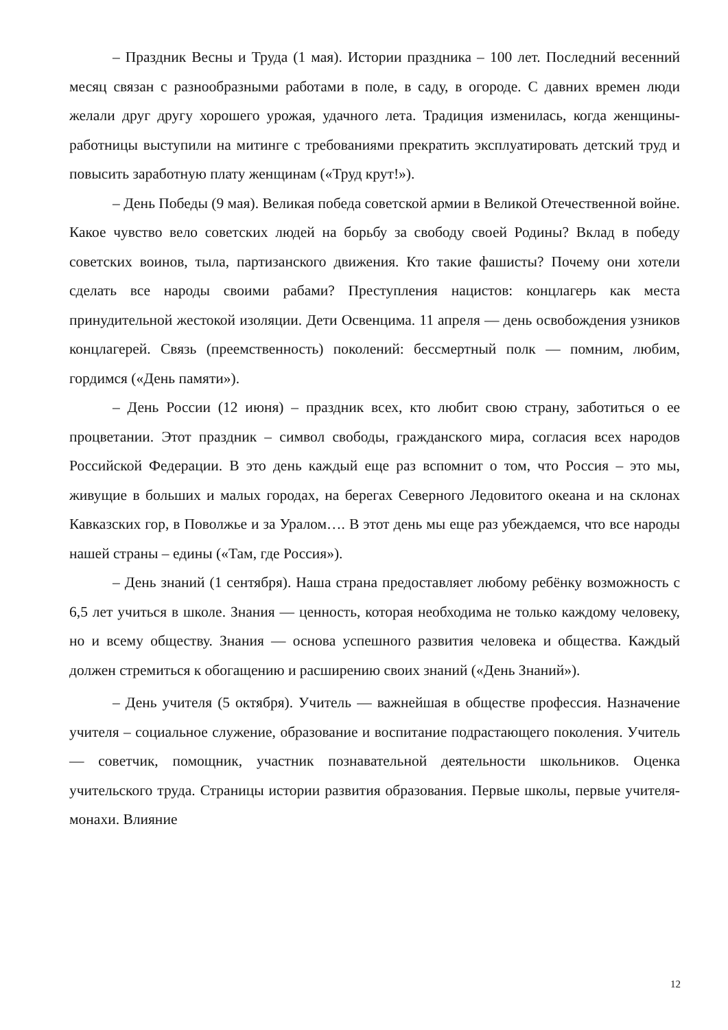– Праздник Весны и Труда (1 мая). Истории праздника – 100 лет. Последний весенний месяц связан с разнообразными работами в поле, в саду, в огороде. С давних времен люди желали друг другу хорошего урожая, удачного лета. Традиция изменилась, когда женщины-работницы выступили на митинге с требованиями прекратить эксплуатировать детский труд и повысить заработную плату женщинам («Труд крут!»).
– День Победы (9 мая). Великая победа советской армии в Великой Отечественной войне. Какое чувство вело советских людей на борьбу за свободу своей Родины? Вклад в победу советских воинов, тыла, партизанского движения. Кто такие фашисты? Почему они хотели сделать все народы своими рабами? Преступления нацистов: концлагерь как места принудительной жестокой изоляции. Дети Освенцима. 11 апреля — день освобождения узников концлагерей. Связь (преемственность) поколений: бессмертный полк — помним, любим, гордимся («День памяти»).
– День России (12 июня) – праздник всех, кто любит свою страну, заботиться о ее процветании. Этот праздник – символ свободы, гражданского мира, согласия всех народов Российской Федерации. В это день каждый еще раз вспомнит о том, что Россия – это мы, живущие в больших и малых городах, на берегах Северного Ледовитого океана и на склонах Кавказских гор, в Поволжье и за Уралом…. В этот день мы еще раз убеждаемся, что все народы нашей страны – едины («Там, где Россия»).
– День знаний (1 сентября). Наша страна предоставляет любому ребёнку возможность с 6,5 лет учиться в школе. Знания — ценность, которая необходима не только каждому человеку, но и всему обществу. Знания — основа успешного развития человека и общества. Каждый должен стремиться к обогащению и расширению своих знаний («День Знаний»).
– День учителя (5 октября). Учитель — важнейшая в обществе профессия. Назначение учителя – социальное служение, образование и воспитание подрастающего поколения. Учитель — советчик, помощник, участник познавательной деятельности школьников. Оценка учительского труда. Страницы истории развития образования. Первые школы, первые учителя-монахи. Влияние
12